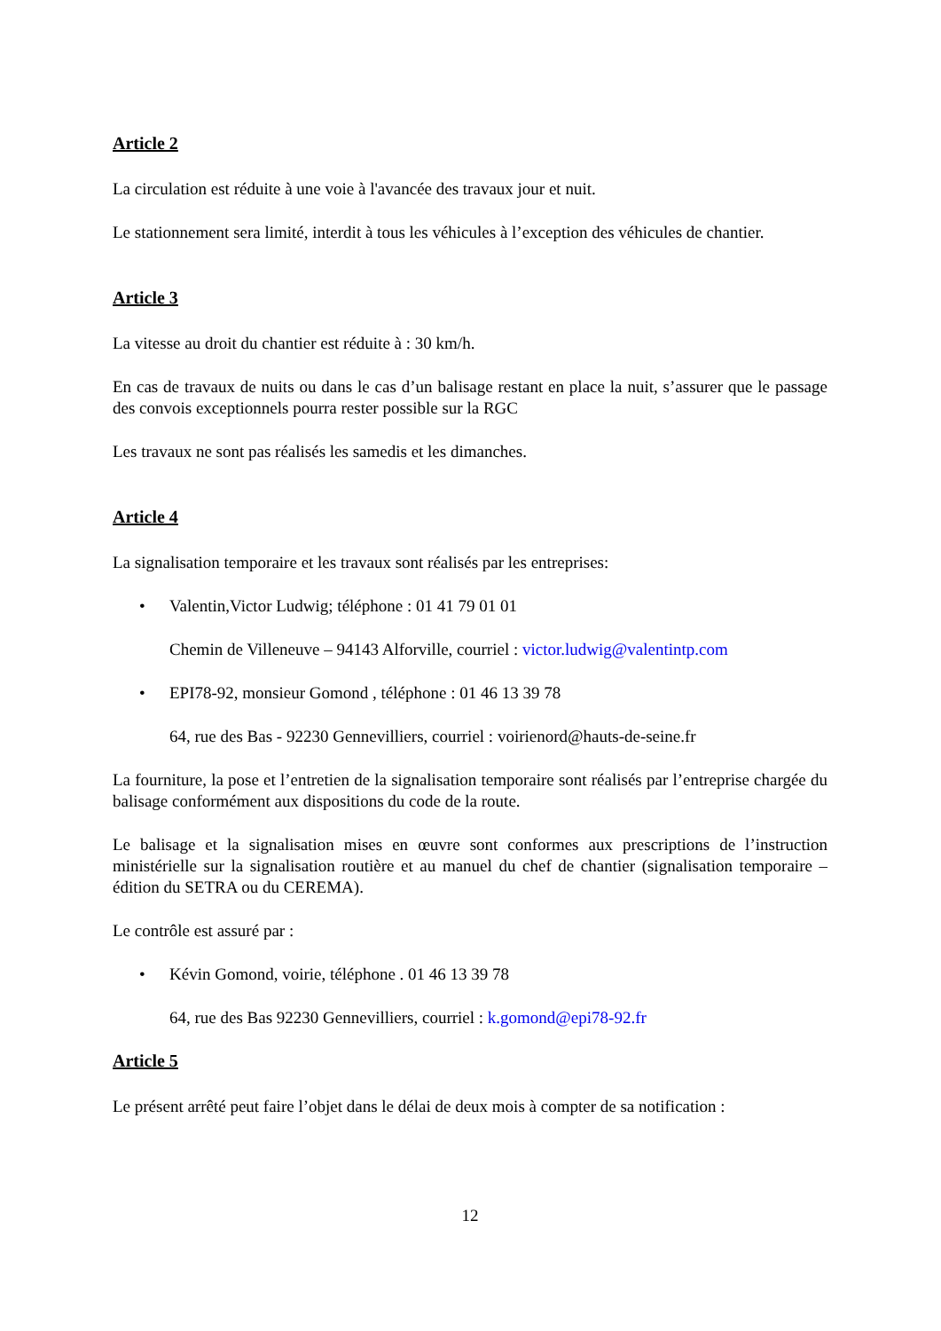Article 2
La circulation est réduite à une voie à l'avancée des travaux jour et nuit.
Le stationnement sera limité, interdit à tous les véhicules à l’exception des véhicules de chantier.
Article 3
La vitesse au droit du chantier est réduite à : 30 km/h.
En cas de travaux de nuits ou dans le cas d’un balisage restant en place la nuit, s’assurer que le passage des convois exceptionnels pourra rester possible sur la RGC
Les travaux ne sont pas réalisés les samedis et les dimanches.
Article 4
La signalisation temporaire et les travaux sont réalisés par les entreprises:
• Valentin,Victor Ludwig; téléphone : 01 41 79 01 01
Chemin de Villeneuve – 94143 Alforville, courriel : victor.ludwig@valentintp.com
• EPI78-92, monsieur Gomond , téléphone : 01 46 13 39 78
64, rue des Bas - 92230 Gennevilliers, courriel : voirienord@hauts-de-seine.fr
La fourniture, la pose et l’entretien de la signalisation temporaire sont réalisés par l’entreprise chargée du balisage conformément aux dispositions du code de la route.
Le balisage et la signalisation mises en œuvre sont conformes aux prescriptions de l’instruction ministérielle sur la signalisation routière et au manuel du chef de chantier (signalisation temporaire – édition du SETRA ou du CEREMA).
Le contrôle est assuré par :
• Kévin Gomond, voirie, téléphone . 01 46 13 39 78
64, rue des Bas 92230 Gennevilliers, courriel : k.gomond@epi78-92.fr
Article 5
Le présent arrêté peut faire l’objet dans le délai de deux mois à compter de sa notification :
12